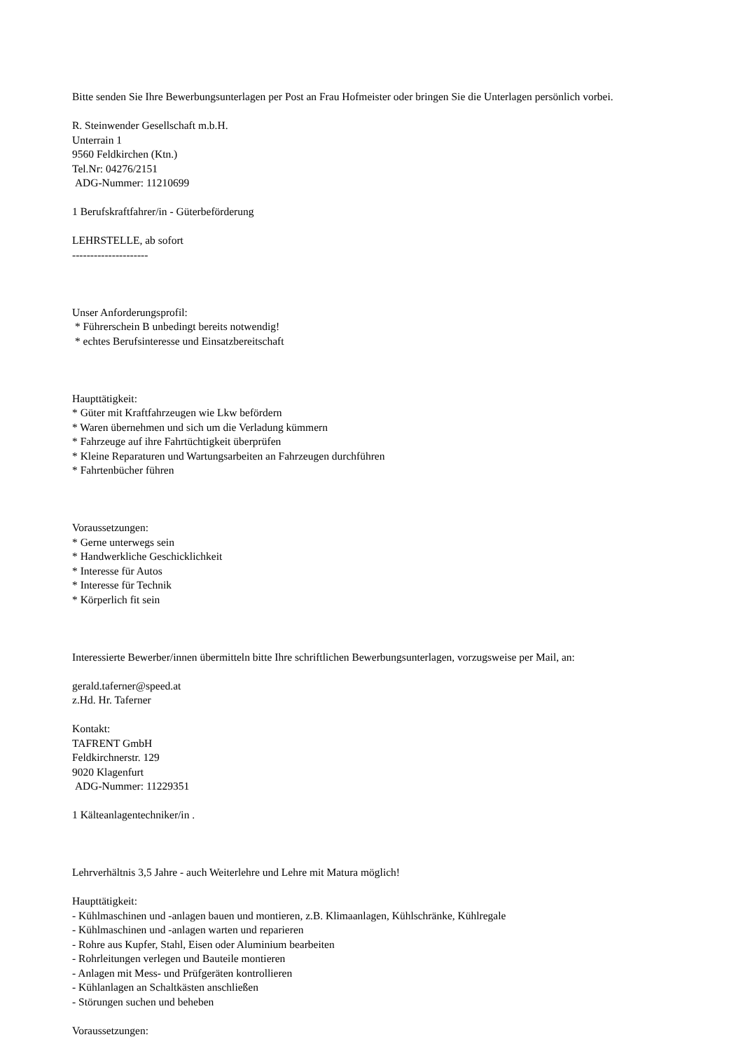Bitte senden Sie Ihre Bewerbungsunterlagen per Post an Frau Hofmeister oder bringen Sie die Unterlagen persönlich vorbei.
R. Steinwender Gesellschaft m.b.H.
Unterrain 1
9560 Feldkirchen (Ktn.)
Tel.Nr: 04276/2151
ADG-Nummer: 11210699
1 Berufskraftfahrer/in - Güterbeförderung
LEHRSTELLE, ab sofort
---------------------
Unser Anforderungsprofil:
* Führerschein B unbedingt bereits notwendig!
* echtes Berufsinteresse und Einsatzbereitschaft
Haupttätigkeit:
* Güter mit Kraftfahrzeugen wie Lkw befördern
* Waren übernehmen und sich um die Verladung kümmern
* Fahrzeuge auf ihre Fahrtüchtigkeit überprüfen
* Kleine Reparaturen und Wartungsarbeiten an Fahrzeugen durchführen
* Fahrtenbücher führen
Voraussetzungen:
* Gerne unterwegs sein
* Handwerkliche Geschicklichkeit
* Interesse für Autos
* Interesse für Technik
* Körperlich fit sein
Interessierte Bewerber/innen übermitteln bitte Ihre schriftlichen Bewerbungsunterlagen, vorzugsweise per Mail, an:
gerald.taferner@speed.at
z.Hd. Hr. Taferner
Kontakt:
TAFRENT GmbH
Feldkirchnerstr. 129
9020 Klagenfurt
ADG-Nummer: 11229351
1 Kälteanlagentechniker/in .
Lehrverhältnis 3,5 Jahre - auch Weiterlehre und Lehre mit Matura möglich!
Haupttätigkeit:
- Kühlmaschinen und -anlagen bauen und montieren, z.B. Klimaanlagen, Kühlschränke, Kühlregale
- Kühlmaschinen und -anlagen warten und reparieren
- Rohre aus Kupfer, Stahl, Eisen oder Aluminium bearbeiten
- Rohrleitungen verlegen und Bauteile montieren
- Anlagen mit Mess- und Prüfgeräten kontrollieren
- Kühlanlagen an Schaltkästen anschließen
- Störungen suchen und beheben
Voraussetzungen: